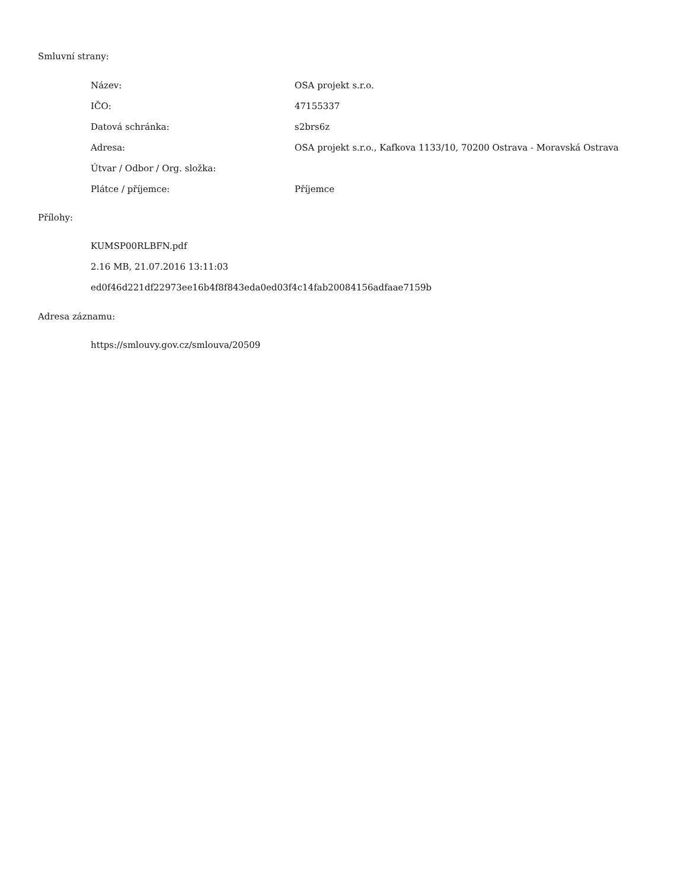Smluvní strany:
| Název: | OSA projekt s.r.o. |
| IČO: | 47155337 |
| Datová schránka: | s2brs6z |
| Adresa: | OSA projekt s.r.o., Kafkova 1133/10, 70200 Ostrava - Moravská Ostrava |
| Útvar / Odbor / Org. složka: | |
| Plátce / příjemce: | Příjemce |
Přílohy:
KUMSP00RLBFN.pdf
2.16 MB, 21.07.2016 13:11:03
ed0f46d221df22973ee16b4f8f843eda0ed03f4c14fab20084156adfaae7159b
Adresa záznamu:
https://smlouvy.gov.cz/smlouva/20509